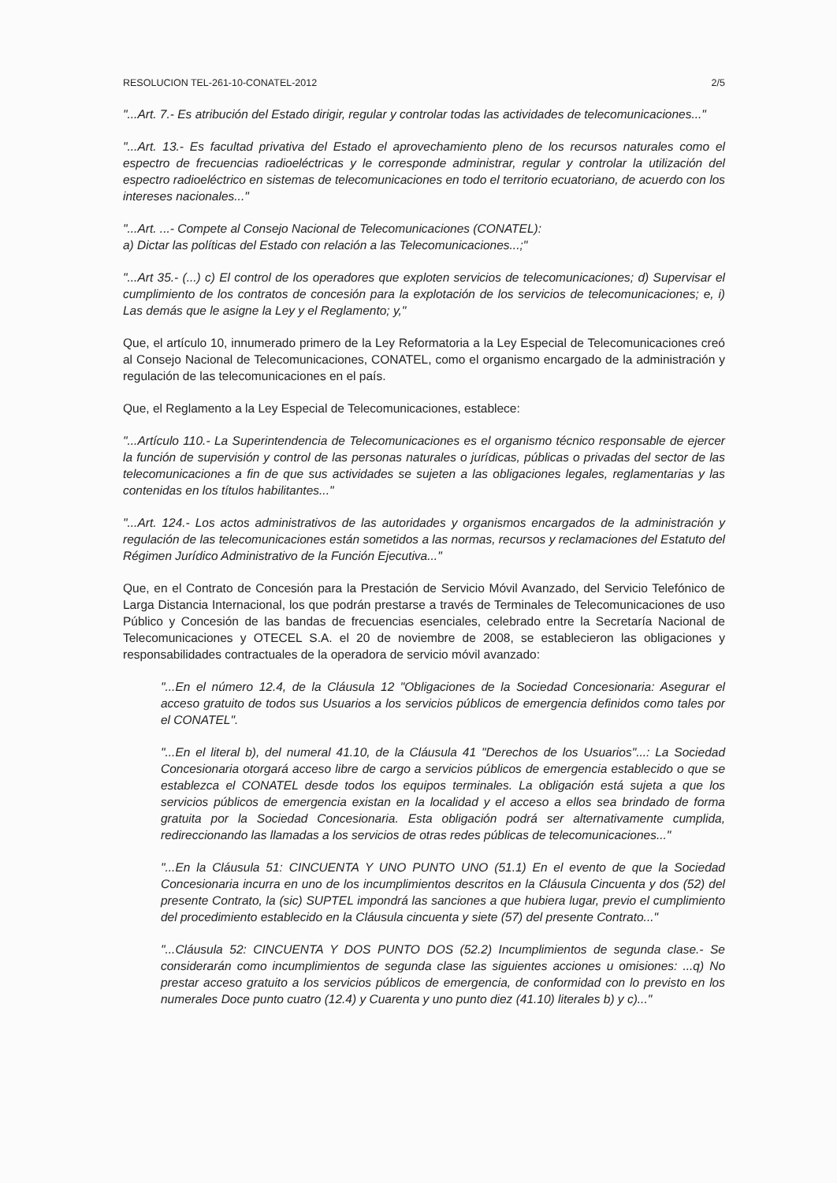RESOLUCION TEL-261-10-CONATEL-2012 2/5
"...Art. 7.- Es atribución del Estado dirigir, regular y controlar todas las actividades de telecomunicaciones..."
"...Art. 13.- Es facultad privativa del Estado el aprovechamiento pleno de los recursos naturales como el espectro de frecuencias radioeléctricas y le corresponde administrar, regular y controlar la utilización del espectro radioeléctrico en sistemas de telecomunicaciones en todo el territorio ecuatoriano, de acuerdo con los intereses nacionales..."
"...Art. ...- Compete al Consejo Nacional de Telecomunicaciones (CONATEL):
a) Dictar las políticas del Estado con relación a las Telecomunicaciones...;"
"...Art 35.- (...) c) El control de los operadores que exploten servicios de telecomunicaciones; d) Supervisar el cumplimiento de los contratos de concesión para la explotación de los servicios de telecomunicaciones; e, i) Las demás que le asigne la Ley y el Reglamento; y,"
Que, el artículo 10, innumerado primero de la Ley Reformatoria a la Ley Especial de Telecomunicaciones creó al Consejo Nacional de Telecomunicaciones, CONATEL, como el organismo encargado de la administración y regulación de las telecomunicaciones en el país.
Que, el Reglamento a la Ley Especial de Telecomunicaciones, establece:
"...Artículo 110.- La Superintendencia de Telecomunicaciones es el organismo técnico responsable de ejercer la función de supervisión y control de las personas naturales o jurídicas, públicas o privadas del sector de las telecomunicaciones a fin de que sus actividades se sujeten a las obligaciones legales, reglamentarias y las contenidas en los títulos habilitantes..."
"...Art. 124.- Los actos administrativos de las autoridades y organismos encargados de la administración y regulación de las telecomunicaciones están sometidos a las normas, recursos y reclamaciones del Estatuto del Régimen Jurídico Administrativo de la Función Ejecutiva..."
Que, en el Contrato de Concesión para la Prestación de Servicio Móvil Avanzado, del Servicio Telefónico de Larga Distancia Internacional, los que podrán prestarse a través de Terminales de Telecomunicaciones de uso Público y Concesión de las bandas de frecuencias esenciales, celebrado entre la Secretaría Nacional de Telecomunicaciones y OTECEL S.A. el 20 de noviembre de 2008, se establecieron las obligaciones y responsabilidades contractuales de la operadora de servicio móvil avanzado:
"...En el número 12.4, de la Cláusula 12 "Obligaciones de la Sociedad Concesionaria: Asegurar el acceso gratuito de todos sus Usuarios a los servicios públicos de emergencia definidos como tales por el CONATEL".
"...En el literal b), del numeral 41.10, de la Cláusula 41 "Derechos de los Usuarios"...: La Sociedad Concesionaria otorgará acceso libre de cargo a servicios públicos de emergencia establecido o que se establezca el CONATEL desde todos los equipos terminales. La obligación está sujeta a que los servicios públicos de emergencia existan en la localidad y el acceso a ellos sea brindado de forma gratuita por la Sociedad Concesionaria. Esta obligación podrá ser alternativamente cumplida, redireccionando las llamadas a los servicios de otras redes públicas de telecomunicaciones..."
"...En la Cláusula 51: CINCUENTA Y UNO PUNTO UNO (51.1) En el evento de que la Sociedad Concesionaria incurra en uno de los incumplimientos descritos en la Cláusula Cincuenta y dos (52) del presente Contrato, la (sic) SUPTEL impondrá las sanciones a que hubiera lugar, previo el cumplimiento del procedimiento establecido en la Cláusula cincuenta y siete (57) del presente Contrato..."
"...Cláusula 52: CINCUENTA Y DOS PUNTO DOS (52.2) Incumplimientos de segunda clase.- Se considerarán como incumplimientos de segunda clase las siguientes acciones u omisiones: ...q) No prestar acceso gratuito a los servicios públicos de emergencia, de conformidad con lo previsto en los numerales Doce punto cuatro (12.4) y Cuarenta y uno punto diez (41.10) literales b) y c)..."